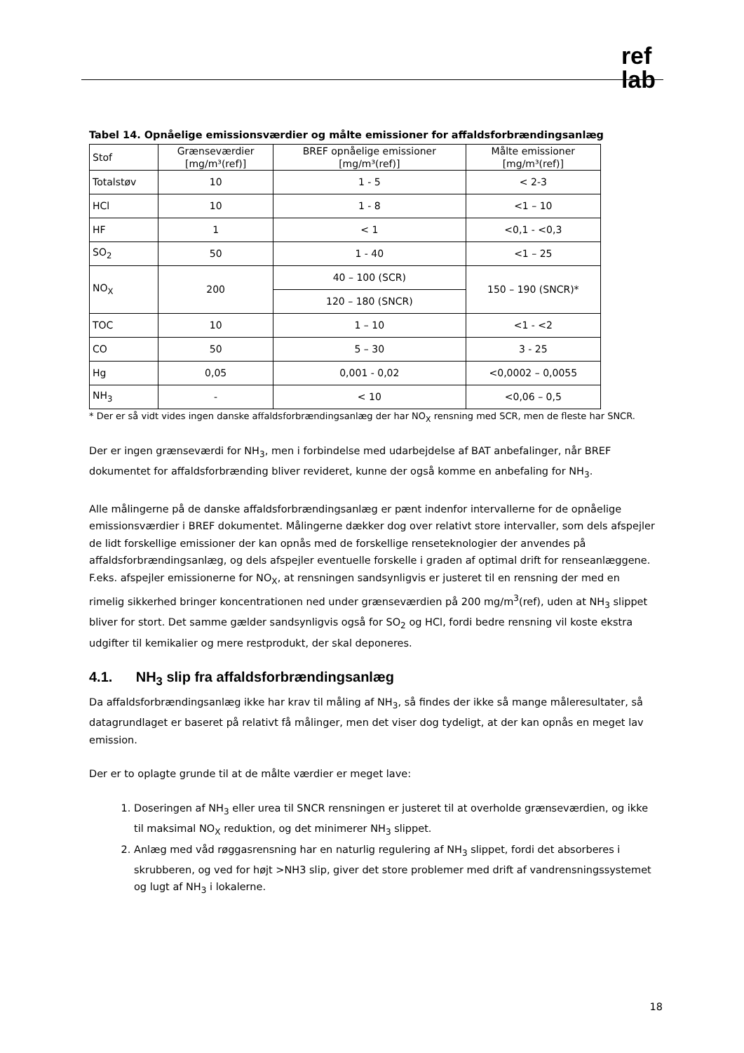ref
lab
Tabel 14. Opnåelige emissionsværdier og målte emissioner for affaldsforbrændingsanlæg
| Stof | Grænseværdier [mg/m³(ref)] | BREF opnåelige emissioner [mg/m³(ref)] | Målte emissioner [mg/m³(ref)] |
| Totalstøv | 10 | 1 - 5 | < 2-3 |
| HCl | 10 | 1 - 8 | <1 – 10 |
| HF | 1 | < 1 | <0,1 - <0,3 |
| SO<sub>2</sub> | 50 | 1 - 40 | <1 – 25 |
| NO<sub>X</sub> | 200 | 40 – 100 (SCR) | 150 – 190 (SNCR)* |
| | | 120 – 180 (SNCR) | |
| TOC | 10 | 1 – 10 | <1 - <2 |
| CO | 50 | 5 – 30 | 3 - 25 |
| Hg | 0,05 | 0,001 - 0,02 | <0,0002 – 0,0055 |
| NH<sub>3</sub> | - | < 10 | <0,06 – 0,5 |
* Der er så vidt vides ingen danske affaldsforbrændingsanlæg der har NO<sub>X</sub> rensning med SCR, men de fleste har SNCR.
Der er ingen grænseværdi for NH<sub>3</sub>, men i forbindelse med udarbejdelse af BAT anbefalinger, når BREF dokumentet for affaldsforbrænding bliver revideret, kunne der også komme en anbefaling for NH<sub>3</sub>.
Alle målingerne på de danske affaldsforbrændingsanlæg er pænt indenfor intervallerne for de opnåelige emissionsværdier i BREF dokumentet. Målingerne dækker dog over relativt store intervaller, som dels afspejler de lidt forskellige emissioner der kan opnås med de forskellige renseteknologier der anvendes på affaldsforbrændingsanlæg, og dels afspejler eventuelle forskelle i graden af optimal drift for renseanlæggene. F.eks. afspejler emissionerne for NO<sub>X</sub>, at rensningen sandsynligvis er justeret til en rensning der med en rimelig sikkerhed bringer koncentrationen ned under grænseværdien på 200 mg/m<sup>3</sup>(ref), uden at NH<sub>3</sub> slippet bliver for stort. Det samme gælder sandsynligvis også for SO<sub>2</sub> og HCl, fordi bedre rensning vil koste ekstra udgifter til kemikalier og mere restprodukt, der skal deponeres.
4.1. NH<sub>3</sub> slip fra affaldsforbrændingsanlæg
Da affaldsforbrændingsanlæg ikke har krav til måling af NH<sub>3</sub>, så findes der ikke så mange måleresultater, så datagrundlaget er baseret på relativt få målinger, men det viser dog tydeligt, at der kan opnås en meget lav emission.
Der er to oplagte grunde til at de målte værdier er meget lave:
1. Doseringen af NH<sub>3</sub> eller urea til SNCR rensningen er justeret til at overholde grænseværdien, og ikke til maksimal NO<sub>X</sub> reduktion, og det minimerer NH<sub>3</sub> slippet.
2. Anlæg med våd røggasrensning har en naturlig regulering af NH<sub>3</sub> slippet, fordi det absorberes i skrubberen, og ved for højt >NH3 slip, giver det store problemer med drift af vandrensningssystemet og lugt af NH<sub>3</sub> i lokalerne.
18